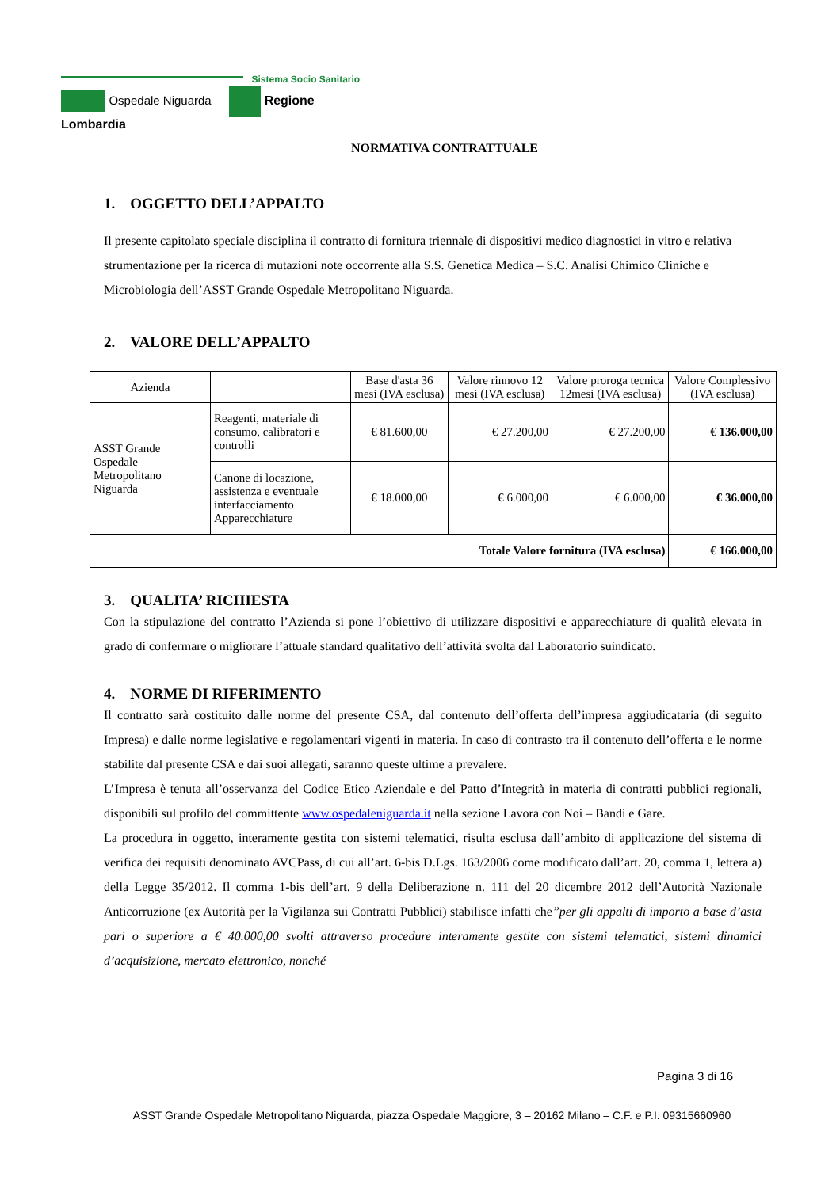Sistema Socio Sanitario
Ospedale Niguarda Regione Lombardia
NORMATIVA CONTRATTUALE
1. OGGETTO DELL’APPALTO
Il presente capitolato speciale disciplina il contratto di fornitura triennale di dispositivi medico diagnostici in vitro e relativa strumentazione per la ricerca di mutazioni note occorrente alla S.S. Genetica Medica – S.C. Analisi Chimico Cliniche e Microbiologia dell’ASST Grande Ospedale Metropolitano Niguarda.
2. VALORE DELL’APPALTO
| Azienda | | Base d'asta 36 mesi (IVA esclusa) | Valore rinnovo 12 mesi (IVA esclusa) | Valore proroga tecnica 12mesi (IVA esclusa) | Valore Complessivo (IVA esclusa) |
| ASST Grande Ospedale Metropolitano Niguarda | Reagenti, materiale di consumo, calibratori e controlli | € 81.600,00 | € 27.200,00 | € 27.200,00 | € 136.000,00 |
| | Canone di locazione, assistenza e eventuale interfacciamento Apparecchiature | € 18.000,00 | € 6.000,00 | € 6.000,00 | € 36.000,00 |
| Totale Valore fornitura (IVA esclusa) | | | | | € 166.000,00 |
3. QUALITA’ RICHIESTA
Con la stipulazione del contratto l’Azienda si pone l’obiettivo di utilizzare dispositivi e apparecchiature di qualità elevata in grado di confermare o migliorare l’attuale standard qualitativo dell’attività svolta dal Laboratorio suindicato.
4. NORME DI RIFERIMENTO
Il contratto sarà costituito dalle norme del presente CSA, dal contenuto dell’offerta dell’impresa aggiudicataria (di seguito Impresa) e dalle norme legislative e regolamentari vigenti in materia. In caso di contrasto tra il contenuto dell’offerta e le norme stabilite dal presente CSA e dai suoi allegati, saranno queste ultime a prevalere.
L’Impresa è tenuta all’osservanza del Codice Etico Aziendale e del Patto d’Integrità in materia di contratti pubblici regionali, disponibili sul profilo del committente www.ospedaleniguarda.it nella sezione Lavora con Noi – Bandi e Gare.
La procedura in oggetto, interamente gestita con sistemi telematici, risulta esclusa dall’ambito di applicazione del sistema di verifica dei requisiti denominato AVCPass, di cui all’art. 6-bis D.Lgs. 163/2006 come modificato dall’art. 20, comma 1, lettera a) della Legge 35/2012. Il comma 1-bis dell’art. 9 della Deliberazione n. 111 del 20 dicembre 2012 dell’Autorità Nazionale Anticorruzione (ex Autorità per la Vigilanza sui Contratti Pubblici) stabilisce infatti che”per gli appalti di importo a base d’asta pari o superiore a € 40.000,00 svolti attraverso procedure interamente gestite con sistemi telematici, sistemi dinamici d’acquisizione, mercato elettronico, nonché
Pagina 3 di 16
ASST Grande Ospedale Metropolitano Niguarda, piazza Ospedale Maggiore, 3 – 20162 Milano – C.F. e P.I. 09315660960